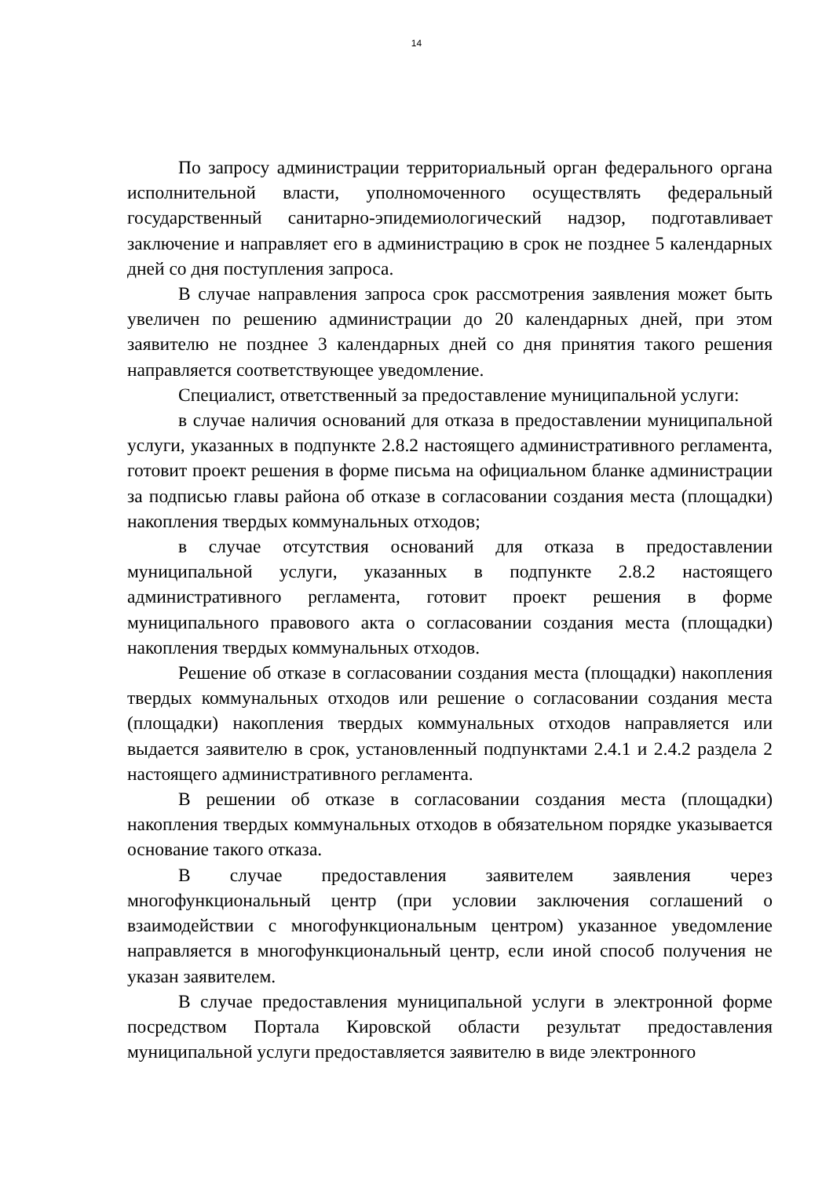14
По запросу администрации территориальный орган федерального органа исполнительной власти, уполномоченного осуществлять федеральный государственный санитарно-эпидемиологический надзор, подготавливает заключение и направляет его в администрацию в срок не позднее 5 календарных дней со дня поступления запроса.
В случае направления запроса срок рассмотрения заявления может быть увеличен по решению администрации до 20 календарных дней, при этом заявителю не позднее 3 календарных дней со дня принятия такого решения направляется соответствующее уведомление.
Специалист, ответственный за предоставление муниципальной услуги:
в случае наличия оснований для отказа в предоставлении муниципальной услуги, указанных в подпункте 2.8.2 настоящего административного регламента, готовит проект решения в форме письма на официальном бланке администрации за подписью главы района об отказе в согласовании создания места (площадки) накопления твердых коммунальных отходов;
в случае отсутствия оснований для отказа в предоставлении муниципальной услуги, указанных в подпункте 2.8.2 настоящего административного регламента, готовит проект решения в форме муниципального правового акта о согласовании создания места (площадки) накопления твердых коммунальных отходов.
Решение об отказе в согласовании создания места (площадки) накопления твердых коммунальных отходов или решение о согласовании создания места (площадки) накопления твердых коммунальных отходов направляется или выдается заявителю в срок, установленный подпунктами 2.4.1 и 2.4.2 раздела 2 настоящего административного регламента.
В решении об отказе в согласовании создания места (площадки) накопления твердых коммунальных отходов в обязательном порядке указывается основание такого отказа.
В случае предоставления заявителем заявления через многофункциональный центр (при условии заключения соглашений о взаимодействии с многофункциональным центром) указанное уведомление направляется в многофункциональный центр, если иной способ получения не указан заявителем.
В случае предоставления муниципальной услуги в электронной форме посредством Портала Кировской области результат предоставления муниципальной услуги предоставляется заявителю в виде электронного